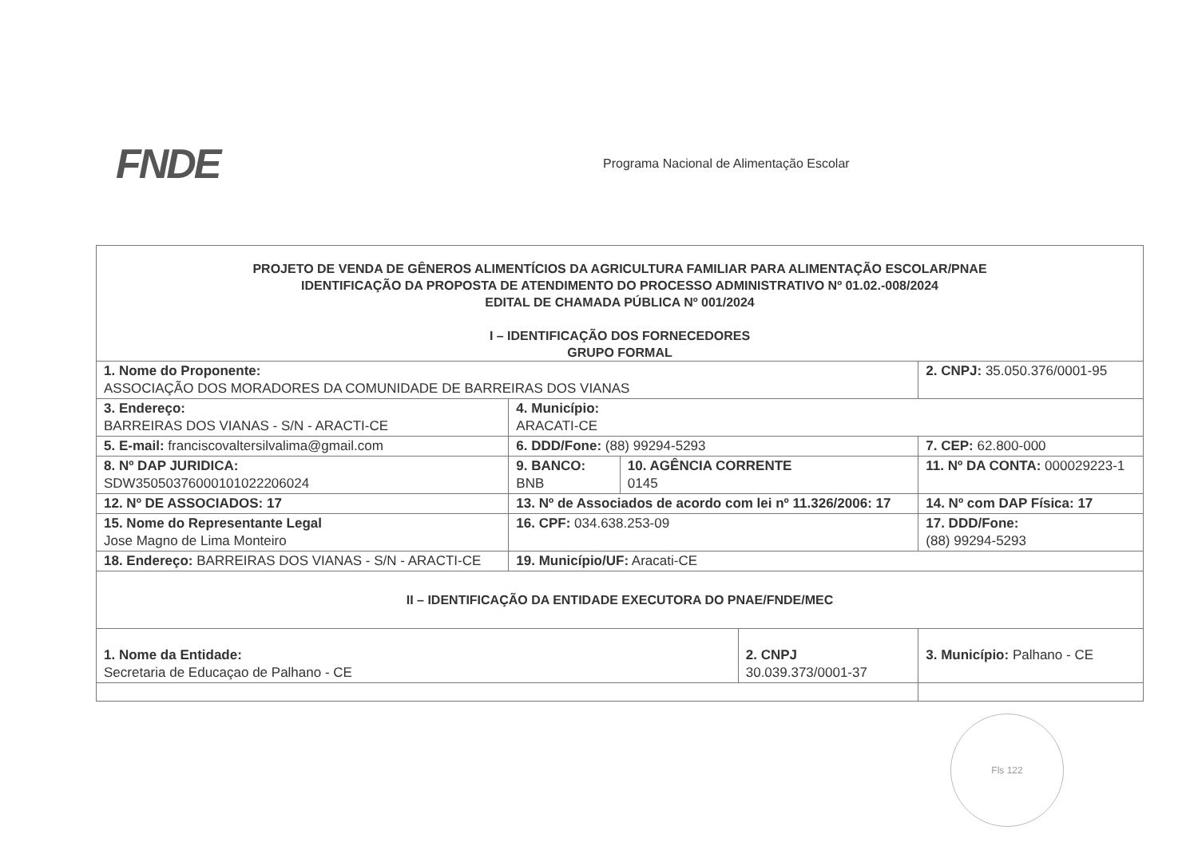FNDE
Programa Nacional de Alimentação Escolar
| PROJETO DE VENDA DE GÊNEROS ALIMENTÍCIOS DA AGRICULTURA FAMILIAR PARA ALIMENTAÇÃO ESCOLAR/PNAE IDENTIFICAÇÃO DA PROPOSTA DE ATENDIMENTO DO PROCESSO ADMINISTRATIVO Nº 01.02.-008/2024 EDITAL DE CHAMADA PÚBLICA Nº 001/2024 I – IDENTIFICAÇÃO DOS FORNECEDORES GRUPO FORMAL | | | | | |
| 1. Nome do Proponente: ASSOCIAÇÃO DOS MORADORES DA COMUNIDADE DE BARREIRAS DOS VIANAS | | | | 2. CNPJ: 35.050.376/0001-95 | |
| 3. Endereço: BARREIRAS DOS VIANAS - S/N - ARACTI-CE | 4. Município: ARACATI-CE | | | | |
| 5. E-mail: franciscovaltersilvalima@gmail.com | 6. DDD/Fone: (88) 99294-5293 | | | | 7. CEP: 62.800-000 |
| 8. Nº DAP JURIDICA: SDW35050376000101022206024 | 9. BANCO: BNB | 10. AGÊNCIA CORRENTE 0145 | | 11. Nº DA CONTA: 000029223-1 | |
| 12. Nº DE ASSOCIADOS: 17 | 13. Nº de Associados de acordo com lei nº 11.326/2006: 17 | | | 14. Nº com DAP Física: 17 | |
| 15. Nome do Representante Legal Jose Magno de Lima Monteiro | 16. CPF: 034.638.253-09 | | | 17. DDD/Fone: (88) 99294-5293 | |
| 18. Endereço: BARREIRAS DOS VIANAS - S/N - ARACTI-CE | 19. Município/UF: Aracati-CE | | | | |
| II – IDENTIFICAÇÃO DA ENTIDADE EXECUTORA DO PNAE/FNDE/MEC | | | | | |
| 1. Nome da Entidade: Secretaria de Educaçao de Palhano - CE | | | 2. CNPJ 30.039.373/0001-37 | | 3. Município: Palhano - CE |
Fls 122